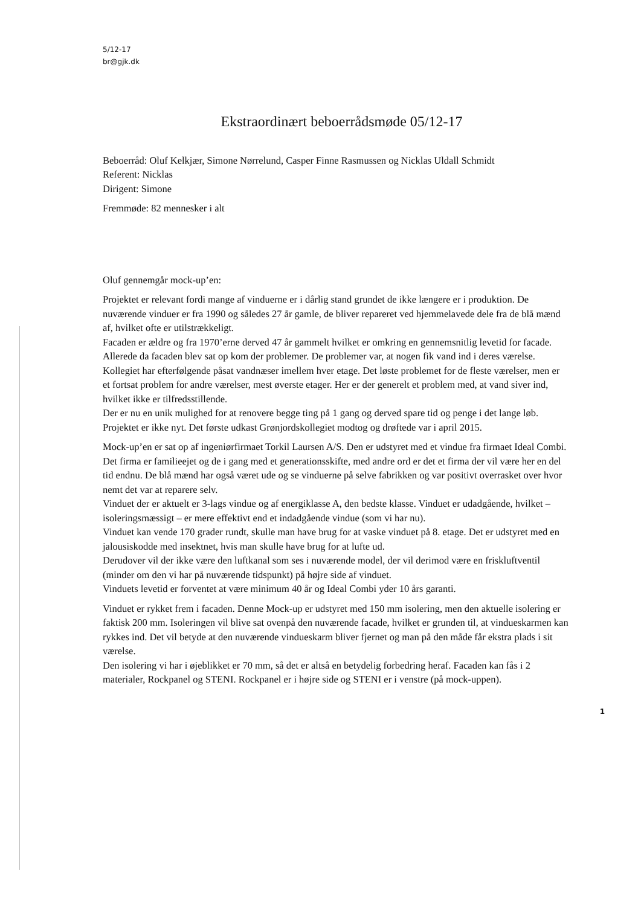5/12-17
br@gjk.dk
Ekstraordinært beboerrådsmøde 05/12-17
Beboerråd: Oluf Kelkjær, Simone Nørrelund, Casper Finne Rasmussen og Nicklas Uldall Schmidt
Referent: Nicklas
Dirigent: Simone
Fremmøde: 82 mennesker i alt
Oluf gennemgår mock-up’en:
Projektet er relevant fordi mange af vinduerne er i dårlig stand grundet de ikke længere er i produktion. De nuværende vinduer er fra 1990 og således 27 år gamle, de bliver repareret ved hjemmelavede dele fra de blå mænd af, hvilket ofte er utilstrækkeligt.
Facaden er ældre og fra 1970’erne derved 47 år gammelt hvilket er omkring en gennemsnitlig levetid for facade. Allerede da facaden blev sat op kom der problemer. De problemer var, at nogen fik vand ind i deres værelse. Kollegiet har efterfølgende påsat vandnæser imellem hver etage. Det løste problemet for de fleste værelser, men er et fortsat problem for andre værelser, mest øverste etager. Her er der generelt et problem med, at vand siver ind, hvilket ikke er tilfredsstillende.
Der er nu en unik mulighed for at renovere begge ting på 1 gang og derved spare tid og penge i det lange løb.
Projektet er ikke nyt. Det første udkast Grønjordskollegiet modtog og drøftede var i april 2015.
Mock-up’en er sat op af ingeniørfirmaet Torkil Laursen A/S. Den er udstyret med et vindue fra firmaet Ideal Combi. Det firma er familieejet og de i gang med et generationsskifte, med andre ord er det et firma der vil være her en del tid endnu. De blå mænd har også været ude og se vinduerne på selve fabrikken og var positivt overrasket over hvor nemt det var at reparere selv.
Vinduet der er aktuelt er 3-lags vindue og af energiklasse A, den bedste klasse. Vinduet er udadgående, hvilket – isoleringsmæssigt – er mere effektivt end et indadgående vindue (som vi har nu).
Vinduet kan vende 170 grader rundt, skulle man have brug for at vaske vinduet på 8. etage. Det er udstyret med en jalousiskodde med insektnet, hvis man skulle have brug for at lufte ud.
Derudover vil der ikke være den luftkanal som ses i nuværende model, der vil derimod være en friskluftventil (minder om den vi har på nuværende tidspunkt) på højre side af vinduet.
Vinduets levetid er forventet at være minimum 40 år og Ideal Combi yder 10 års garanti.
Vinduet er rykket frem i facaden. Denne Mock-up er udstyret med 150 mm isolering, men den aktuelle isolering er faktisk 200 mm. Isoleringen vil blive sat ovenpå den nuværende facade, hvilket er grunden til, at vindueskarmen kan rykkes ind. Det vil betyde at den nuværende vindueskarm bliver fjernet og man på den måde får ekstra plads i sit værelse.
Den isolering vi har i øjeblikket er 70 mm, så det er altså en betydelig forbedring heraf. Facaden kan fås i 2 materialer, Rockpanel og STENI. Rockpanel er i højre side og STENI er i venstre (på mock-uppen).
1